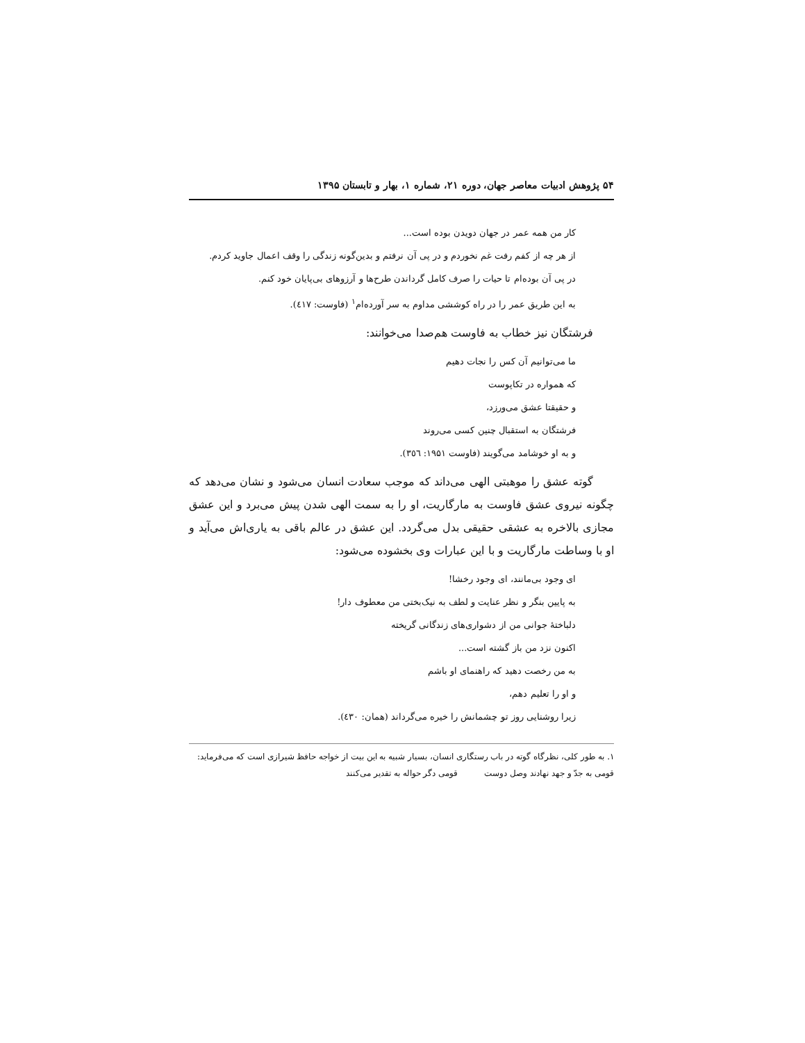۵۴ پژوهش ادبیات معاصر جهان، دوره ۲۱، شماره ۱، بهار و تابستان ۱۳۹۵
کار من همه عمر در جهان دویدن بوده است...
از هر چه از کفم رفت غم نخوردم و در پی آن نرفتم و بدین‌گونه زندگی را وقف اعمال جاوید کردم.
در پی آن بوده‌ام تا حیات را صرف کامل گرداندن طرح‌ها و آرزوهای بی‌پایان خود کنم.
به این طریق عمر را در راه کوششی مداوم به سر آورده‌ام<sup>۱</sup> (فاوست: ٤١٧).
فرشتگان نیز خطاب به فاوست هم‌صدا می‌خوانند:
ما می‌توانیم آن کس را نجات دهیم
که همواره در تکاپوست
و حقیقتا عشق می‌ورزد،
فرشتگان به استقبال چنین کسی می‌روند
و به او خوشامد می‌گویند (فاوست ۱۹۵۱: ۳٥٦).
گوته عشق را موهبتی الهی می‌داند که موجب سعادت انسان می‌شود و نشان می‌دهد که چگونه نیروی عشق فاوست به مارگاریت، او را به سمت الهی شدن پیش می‌برد و این عشق مجازی بالاخره به عشقی حقیقی بدل می‌گردد. این عشق در عالم باقی به یاری‌اش می‌آید و او با وساطت مارگاریت و با این عبارات وی بخشوده می‌شود:
ای وجود بی‌مانند، ای وجود رخشا!
به پایین بنگر و نظر عنایت و لطف به نیک‌بختی من معطوف دار!
دلباختهٔ جوانی من از دشواری‌های زندگانی گریخته
اکنون نزد من باز گشته است...
به من رخصت دهید که راهنمای او باشم
و او را تعلیم دهم،
زیرا روشنایی روز تو چشمانش را خیره می‌گرداند (همان: ٤٣٠).
۱. به طور کلی، نظرگاه گوته در باب رستگاری انسان، بسیار شبیه به این بیت از خواجه حافظ شیرازی است که می‌فرماید:
قومی به جدّ و جهد نهادند وصل دوست قومی دگر حواله به تقدیر می‌کنند